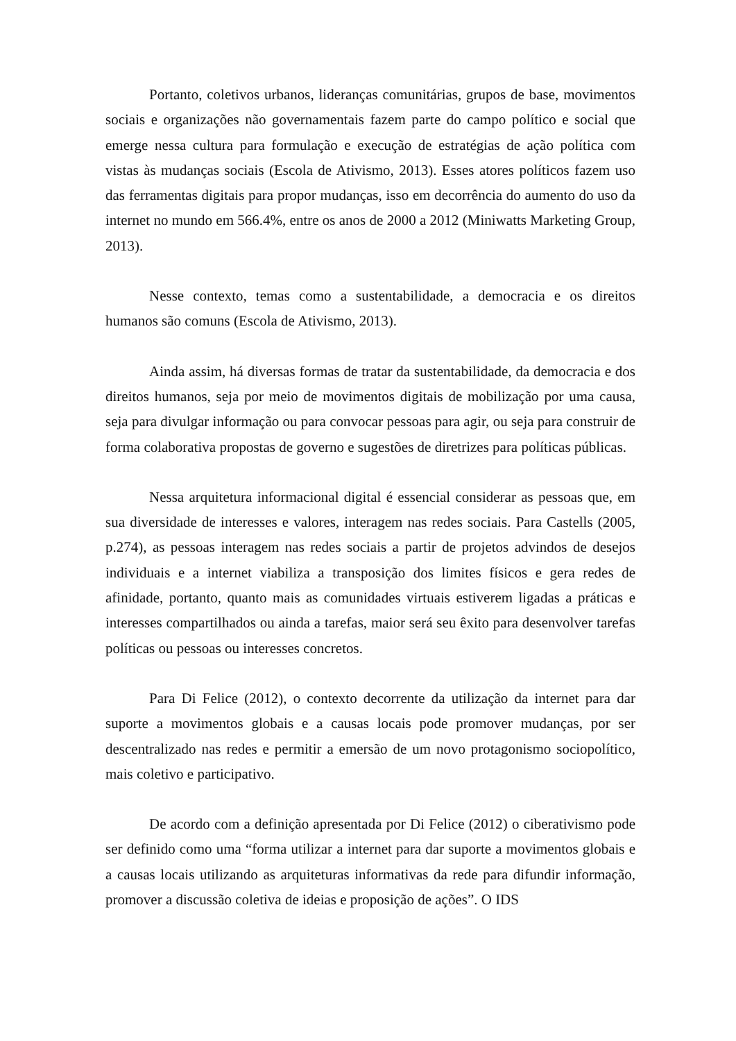Portanto, coletivos urbanos, lideranças comunitárias, grupos de base, movimentos sociais e organizações não governamentais fazem parte do campo político e social que emerge nessa cultura para formulação e execução de estratégias de ação política com vistas às mudanças sociais (Escola de Ativismo, 2013). Esses atores políticos fazem uso das ferramentas digitais para propor mudanças, isso em decorrência do aumento do uso da internet no mundo em 566.4%, entre os anos de 2000 a 2012 (Miniwatts Marketing Group, 2013).
Nesse contexto, temas como a sustentabilidade, a democracia e os direitos humanos são comuns (Escola de Ativismo, 2013).
Ainda assim, há diversas formas de tratar da sustentabilidade, da democracia e dos direitos humanos, seja por meio de movimentos digitais de mobilização por uma causa, seja para divulgar informação ou para convocar pessoas para agir, ou seja para construir de forma colaborativa propostas de governo e sugestões de diretrizes para políticas públicas.
Nessa arquitetura informacional digital é essencial considerar as pessoas que, em sua diversidade de interesses e valores, interagem nas redes sociais. Para Castells (2005, p.274), as pessoas interagem nas redes sociais a partir de projetos advindos de desejos individuais e a internet viabiliza a transposição dos limites físicos e gera redes de afinidade, portanto, quanto mais as comunidades virtuais estiverem ligadas a práticas e interesses compartilhados ou ainda a tarefas, maior será seu êxito para desenvolver tarefas políticas ou pessoas ou interesses concretos.
Para Di Felice (2012), o contexto decorrente da utilização da internet para dar suporte a movimentos globais e a causas locais pode promover mudanças, por ser descentralizado nas redes e permitir a emersão de um novo protagonismo sociopolítico, mais coletivo e participativo.
De acordo com a definição apresentada por Di Felice (2012) o ciberativismo pode ser definido como uma “forma utilizar a internet para dar suporte a movimentos globais e a causas locais utilizando as arquiteturas informativas da rede para difundir informação, promover a discussão coletiva de ideias e proposição de ações”. O IDS